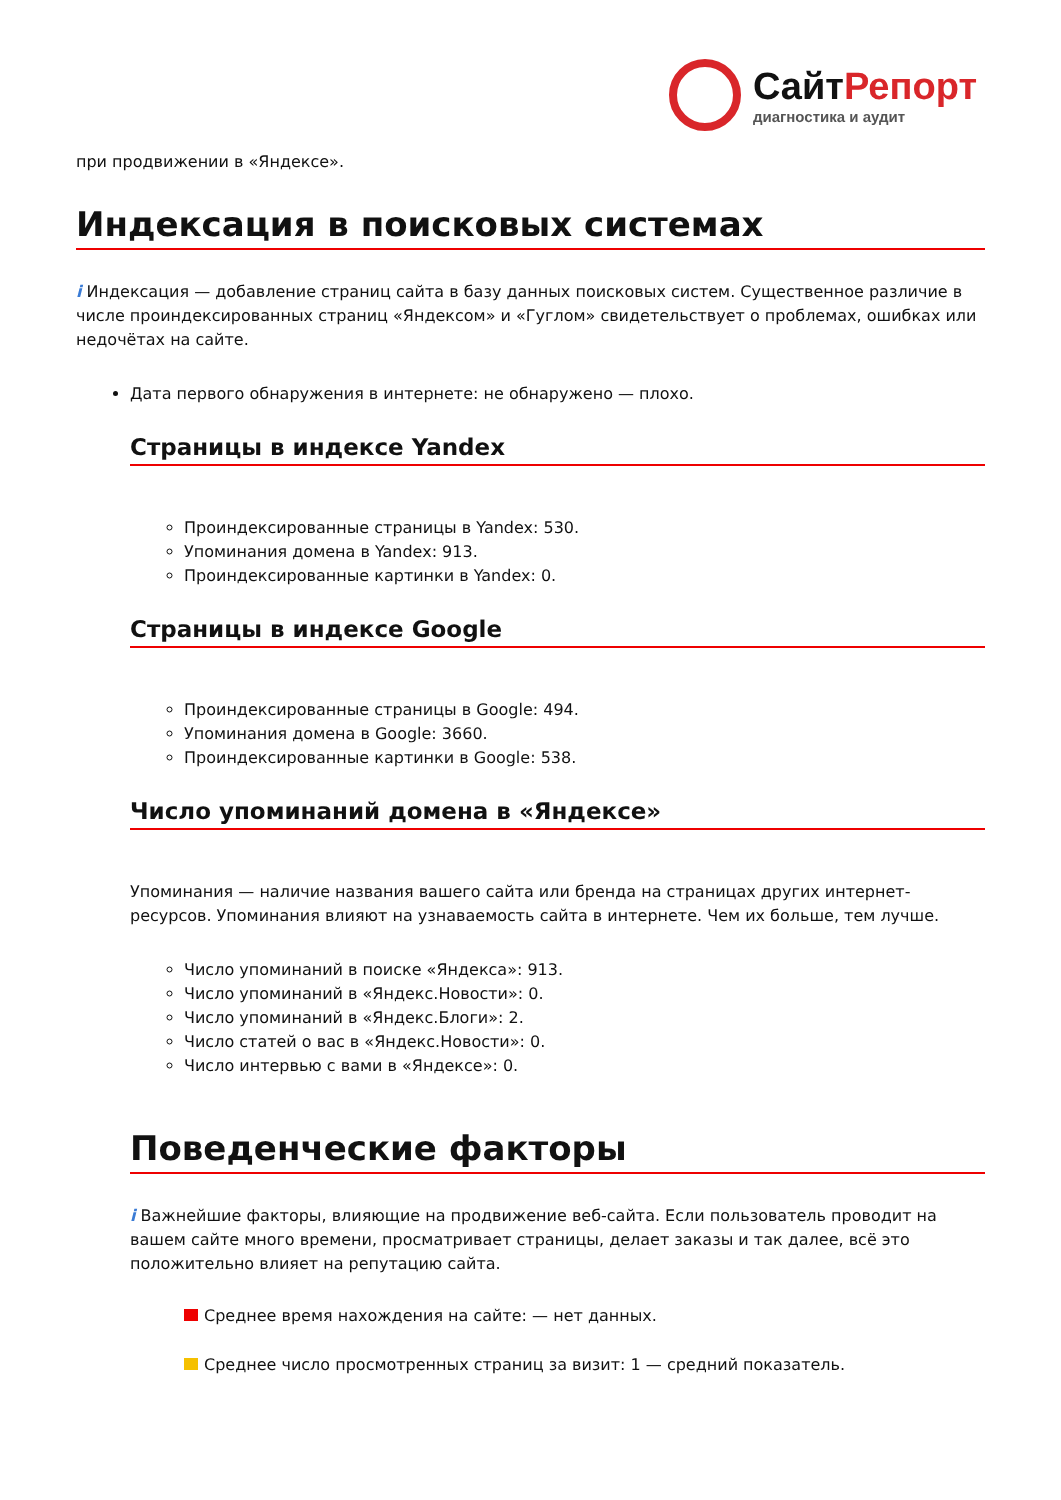СайтРепорт
диагностика и аудит
при продвижении в «Яндексе».
Индексация в поисковых системах
i Индексация — добавление страниц сайта в базу данных поисковых систем. Существенное различие в числе проиндексированных страниц «Яндексом» и «Гуглом» свидетельствует о проблемах, ошибках или недочётах на сайте.
Дата первого обнаружения в интернете: не обнаружено — плохо.
Страницы в индексе Yandex
Проиндексированные страницы в Yandex: 530.
Упоминания домена в Yandex: 913.
Проиндексированные картинки в Yandex: 0.
Страницы в индексе Google
Проиндексированные страницы в Google: 494.
Упоминания домена в Google: 3660.
Проиндексированные картинки в Google: 538.
Число упоминаний домена в «Яндексе»
Упоминания — наличие названия вашего сайта или бренда на страницах других интернет-ресурсов. Упоминания влияют на узнаваемость сайта в интернете. Чем их больше, тем лучше.
Число упоминаний в поиске «Яндекса»: 913.
Число упоминаний в «Яндекс.Новости»: 0.
Число упоминаний в «Яндекс.Блоги»: 2.
Число статей о вас в «Яндекс.Новости»: 0.
Число интервью с вами в «Яндексе»: 0.
Поведенческие факторы
i Важнейшие факторы, влияющие на продвижение веб-сайта. Если пользователь проводит на вашем сайте много времени, просматривает страницы, делает заказы и так далее, всё это положительно влияет на репутацию сайта.
Среднее время нахождения на сайте: — нет данных.
Среднее число просмотренных страниц за визит: 1 — средний показатель.